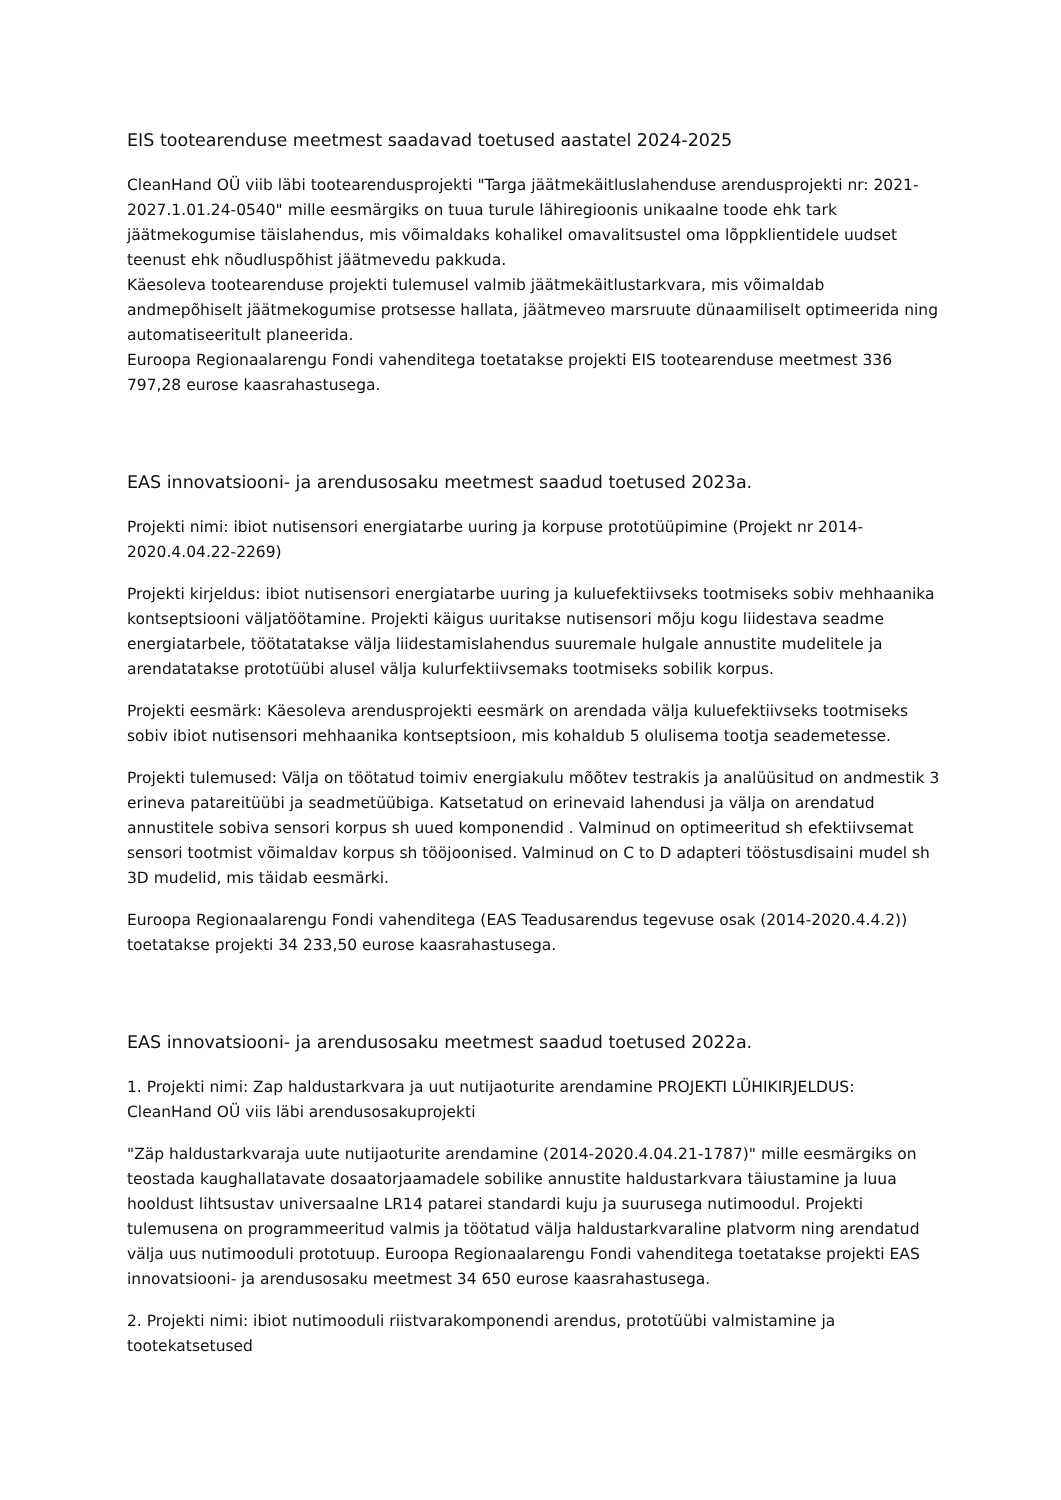EIS tootearenduse meetmest saadavad toetused aastatel 2024-2025
CleanHand OÜ viib läbi tootearendusprojekti "Targa jäätmekäitluslahenduse arendusprojekti nr: 2021-2027.1.01.24-0540" mille eesmärgiks on tuua turule lähiregioonis unikaalne toode ehk tark jäätmekogumise täislahendus, mis võimaldaks kohalikel omavalitsustel oma lõppklientidele uudset teenust ehk nõudluspõhist jäätmevedu pakkuda.
Käesoleva tootearenduse projekti tulemusel valmib jäätmekäitlustarkvara, mis võimaldab andmepõhiselt jäätmekogumise protsesse hallata, jäätmeveo marsruute dünaamiliselt optimeerida ning automatiseeritult planeerida.
Euroopa Regionaalarengu Fondi vahenditega toetatakse projekti EIS tootearenduse meetmest 336 797,28 eurose kaasrahastusega.
EAS innovatsiooni- ja arendusosaku meetmest saadud toetused 2023a.
Projekti nimi: ibiot nutisensori energiatarbe uuring ja korpuse prototüüpimine (Projekt nr 2014-2020.4.04.22-2269)
Projekti kirjeldus: ibiot nutisensori energiatarbe uuring ja kuluefektiivseks tootmiseks sobiv mehhaanika kontseptsiooni väljatöötamine. Projekti käigus uuritakse nutisensori mõju kogu liidestava seadme energiatarbele, töötatatakse välja liidestamislahendus suuremale hulgale annustite mudelitele ja arendatatakse prototüübi alusel välja kulurfektiivsemaks tootmiseks sobilik korpus.
Projekti eesmärk: Käesoleva arendusprojekti eesmärk on arendada välja kuluefektiivseks tootmiseks sobiv ibiot nutisensori mehhaanika kontseptsioon, mis kohaldub 5 olulisema tootja seademetesse.
Projekti tulemused: Välja on töötatud toimiv energiakulu mõõtev testrakis ja analüüsitud on andmestik 3 erineva patareitüübi ja seadmetüübiga. Katsetatud on erinevaid lahendusi ja välja on arendatud annustitele sobiva sensori korpus sh uued komponendid . Valminud on optimeeritud sh efektiivsemat sensori tootmist võimaldav korpus sh tööjoonised. Valminud on C to D adapteri tööstusdisaini mudel sh 3D mudelid, mis täidab eesmärki.
Euroopa Regionaalarengu Fondi vahenditega (EAS Teadusarendus tegevuse osak (2014-2020.4.4.2)) toetatakse projekti 34 233,50 eurose kaasrahastusega.
EAS innovatsiooni- ja arendusosaku meetmest saadud toetused 2022a.
1. Projekti nimi: Zap haldustarkvara ja uut nutijaoturite arendamine PROJEKTI LÜHIKIRJELDUS: CleanHand OÜ viis läbi arendusosakuprojekti
"Zäp haldustarkvaraja uute nutijaoturite arendamine (2014-2020.4.04.21-1787)" mille eesmärgiks on teostada kaughallatavate dosaatorjaamadele sobilike annustite haldustarkvara täiustamine ja luua hooldust lihtsustav universaalne LR14 patarei standardi kuju ja suurusega nutimoodul. Projekti tulemusena on programmeeritud valmis ja töötatud välja haldustarkvaraline platvorm ning arendatud välja uus nutimooduli prototuup. Euroopa Regionaalarengu Fondi vahenditega toetatakse projekti EAS innovatsiooni- ja arendusosaku meetmest 34 650 eurose kaasrahastusega.
2. Projekti nimi: ibiot nutimooduli riistvarakomponendi arendus, prototüübi valmistamine ja tootekatsetused